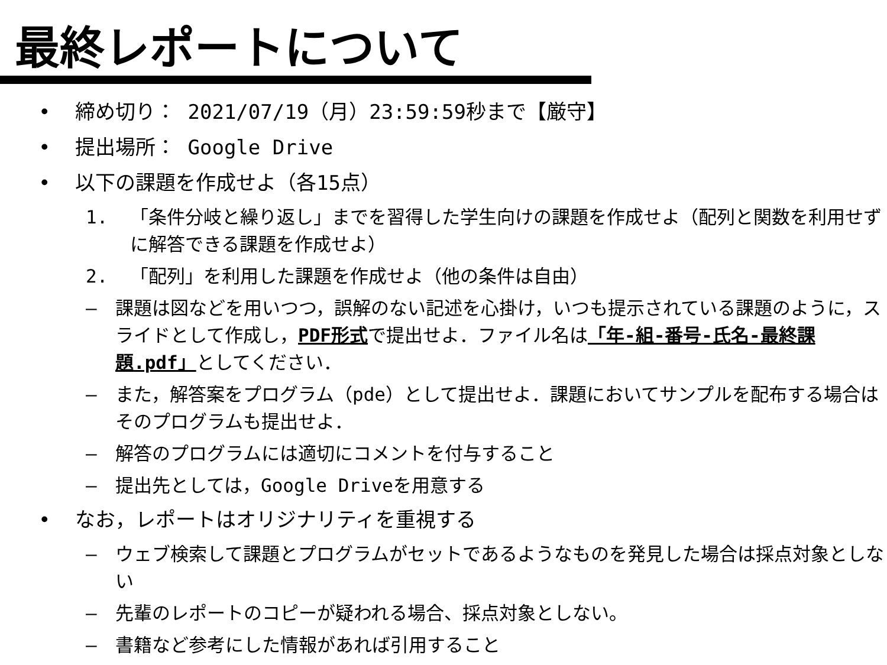最終レポートについて
• 締め切り： 2021/07/19（月）23:59:59秒まで【厳守】
• 提出場所： Google Drive
• 以下の課題を作成せよ（各15点）
1. 「条件分岐と繰り返し」までを習得した学生向けの課題を作成せよ（配列と関数を利用せずに解答できる課題を作成せよ）
2. 「配列」を利用した課題を作成せよ（他の条件は自由）
– 課題は図などを用いつつ，誤解のない記述を心掛け，いつも提示されている課題のように，スライドとして作成し，PDF形式で提出せよ．ファイル名は「年-組-番号-氏名-最終課題.pdf」としてください．
– また，解答案をプログラム（pde）として提出せよ．課題においてサンプルを配布する場合はそのプログラムも提出せよ．
– 解答のプログラムには適切にコメントを付与すること
– 提出先としては，Google Driveを用意する
• なお，レポートはオリジナリティを重視する
– ウェブ検索して課題とプログラムがセットであるようなものを発見した場合は採点対象としない
– 先輩のレポートのコピーが疑われる場合、採点対象としない。
– 書籍など参考にした情報があれば引用すること